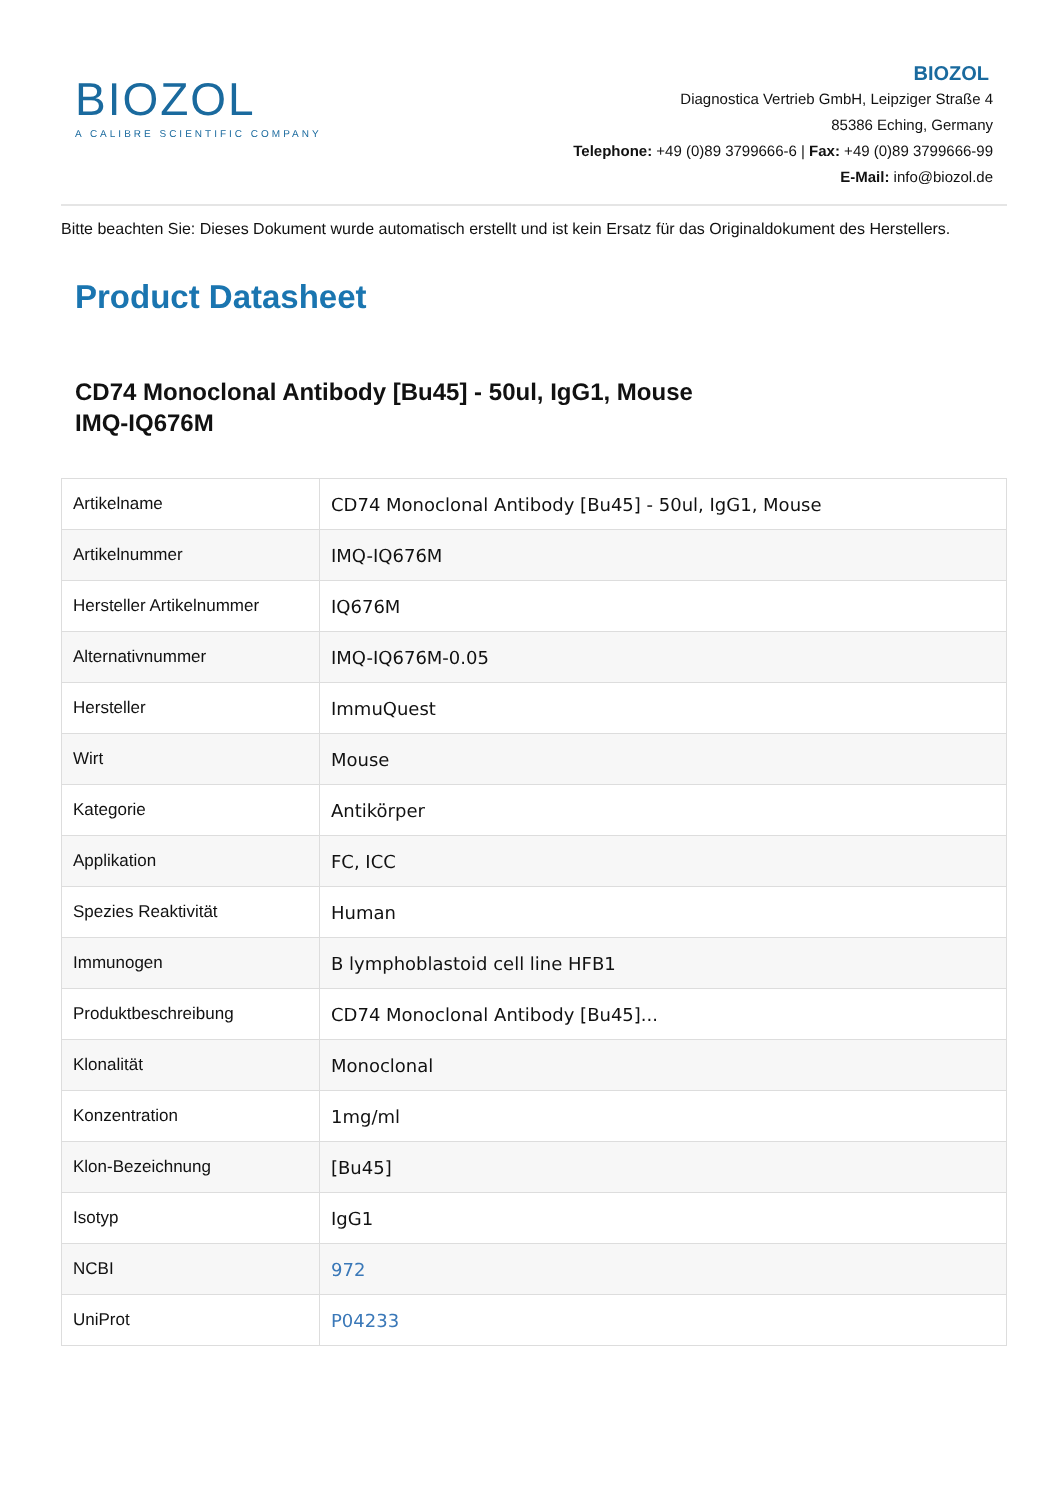BIOZOL
A CALIBRE SCIENTIFIC COMPANY
BIOZOL
Diagnostica Vertrieb GmbH, Leipziger Straße 4
85386 Eching, Germany
Telephone: +49 (0)89 3799666-6 | Fax: +49 (0)89 3799666-99
E-Mail: info@biozol.de
Bitte beachten Sie: Dieses Dokument wurde automatisch erstellt und ist kein Ersatz für das Originaldokument des Herstellers.
Product Datasheet
CD74 Monoclonal Antibody [Bu45] - 50ul, IgG1, Mouse
IMQ-IQ676M
| Artikelname | CD74 Monoclonal Antibody [Bu45] - 50ul, IgG1, Mouse |
| Artikelnummer | IMQ-IQ676M |
| Hersteller Artikelnummer | IQ676M |
| Alternativnummer | IMQ-IQ676M-0.05 |
| Hersteller | ImmuQuest |
| Wirt | Mouse |
| Kategorie | Antikörper |
| Applikation | FC, ICC |
| Spezies Reaktivität | Human |
| Immunogen | B lymphoblastoid cell line HFB1 |
| Produktbeschreibung | CD74 Monoclonal Antibody [Bu45]... |
| Klonalität | Monoclonal |
| Konzentration | 1mg/ml |
| Klon-Bezeichnung | [Bu45] |
| Isotyp | IgG1 |
| NCBI | 972 |
| UniProt | P04233 |